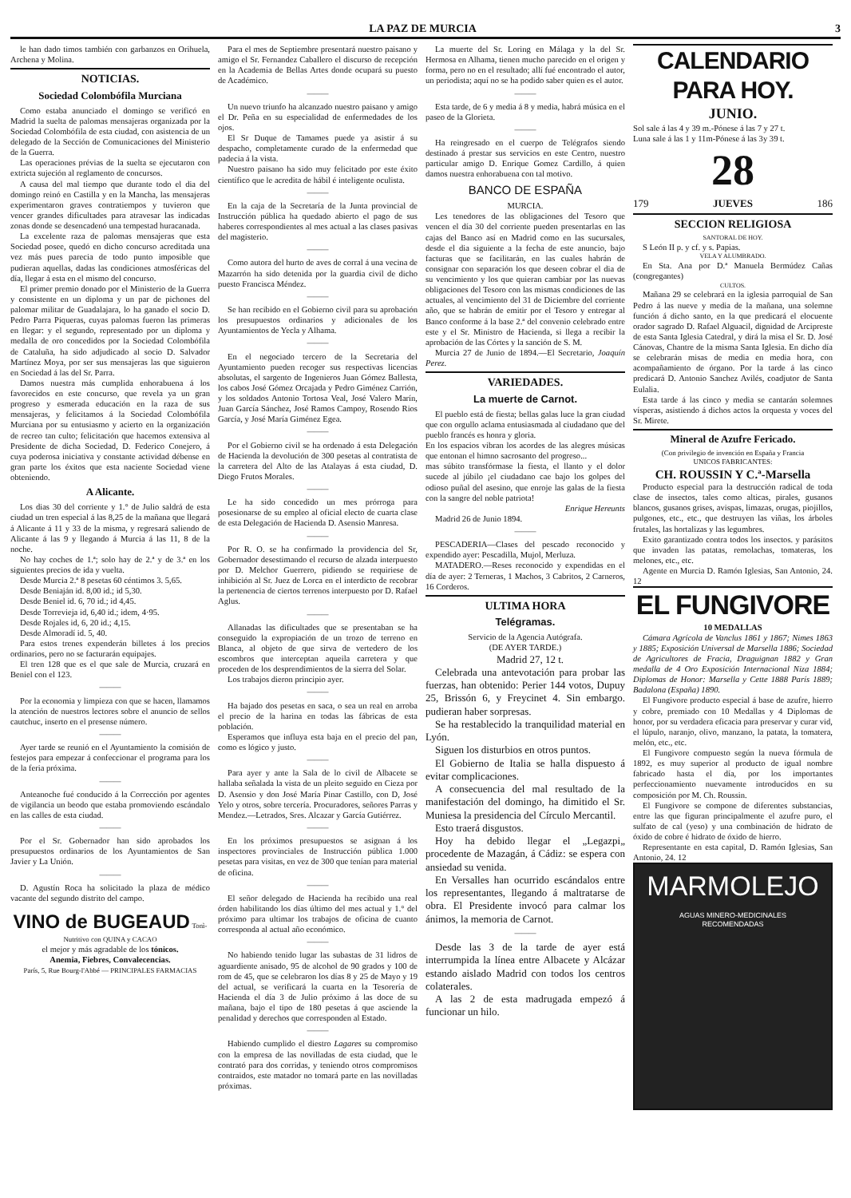LA PAZ DE MURCIA 3
le han dado timos también con garbanzos en Orihuela, Archena y Molina.
NOTICIAS.
Sociedad Colombófila Murciana
Como estaba anunciado el domingo se verificó en Madrid la suelta de palomas mensajeras organizada por la Sociedad Colombófila de esta ciudad, con asistencia de un delegado de la Sección de Comunicaciones del Ministerio de la Guerra.
Las operaciones prévias de la suelta se ejecutaron con extricta sujeción al reglamento de concursos.
A causa del mal tiempo que durante todo el dia del domingo reinó en Castilla y en la Mancha, las mensajeras experimentaron graves contratiempos y tuvieron que vencer grandes dificultades para atravesar las indicadas zonas donde se desencadenó una tempestad huracanada.
La excelente raza de palomas mensajeras que esta Sociedad posee, quedó en dicho concurso acreditada una vez más pues parecia de todo punto imposible que pudieran aquellas, dadas las condiciones atmosféricas del día, llegar á esta en el mismo del concurso.
El primer premio donado por el Ministerio de la Guerra y consistente en un diploma y un par de pichones del palomar militar de Guadalajara, lo ha ganado el socio D. Pedro Parra Piqueras, cuyas palomas fueron las primeras en llegar: y el segundo, representado por un diploma y medalla de oro concedidos por la Sociedad Colombófila de Cataluña, ha sido adjudicado al socio D. Salvador Martínez Moya, por ser sus mensajeras las que siguieron en Sociedad á las del Sr. Parra.
Damos nuestra más cumplida enhorabuena á los favorecidos en este concurso, que revela ya un gran progreso y esmerada educación en la raza de sus mensajeras, y felicitamos á la Sociedad Colombófila Murciana por su entusiasmo y acierto en la organización de recreo tan culto; felicitación que hacemos extensiva al Presidente de dicha Sociedad, D. Federico Conejero, á cuya poderosa iniciativa y constante actividad débense en gran parte los éxitos que esta naciente Sociedad viene obteniendo.
A Alicante.
Los dias 30 del corriente y 1.° de Julio saldrá de esta ciudad un tren especial á las 8,25 de la mañana que llegará á Alicante á 11 y 33 de la misma, y regresará saliendo de Alicante á las 9 y llegando á Murcia á las 11, 8 de la noche.
No hay coches de 1.ª; solo hay de 2.ª y de 3.ª en los siguientes precios de ida y vuelta.
Desde Murcia 2.ª 8 pesetas 60 céntimos 3. 5,65.
Desde Beniaján id. 8,00 id.; id 5,30.
Desde Beniel id. 6, 70 id.; id 4,45.
Desde Torrevieja id, 6,40 id.; idem, 4·95.
Desde Rojales id, 6, 20 id.; 4,15.
Desde Almoradí id. 5, 40.
Para estos trenes expenderán billetes á los precios ordinarios, pero no se facturarán equipajes.
El tren 128 que es el que sale de Murcia, cruzará en Beniel con el 123.
———
Por la economia y limpieza con que se hacen, llamamos la atención de nuestros lectores sobre el anuncio de sellos cautchuc, inserto en el presense número.
———
Ayer tarde se reunió en el Ayuntamiento la comisión de festejos para empezar á confeccionar el programa para los de la feria próxima.
———
Anteanoche fué conducido á la Corrección por agentes de vigilancia un beodo que estaba promoviendo escándalo en las calles de esta ciudad.
———
Por el Sr. Gobernador han sido aprobados los presupuestos ordinarios de los Ayuntamientos de San Javier y La Unión.
———
D. Agustín Roca ha solicitado la plaza de médico vacante del segundo distrito del campo.
VINO de BUGEAUD Tonì-Nutritivo con QUINA y CACAO
el mejor y más agradable de los tónicos.
Anemia, Fiebres, Convalecencias.
París, 5, Rue Bourg-l'Abbé — PRINCIPALES FARMACIAS
Para el mes de Septiembre presentará nuestro paisano y amigo el Sr. Fernandez Caballero el discurso de recepción en la Academia de Bellas Artes donde ocupará su puesto de Académico.
———
Un nuevo triunfo ha alcanzado nuestro paisano y amigo el Dr. Peña en su especialidad de enfermedades de los ojos.
El Sr Duque de Tamames puede ya asistir á su despacho, completamente curado de la enfermedad que padecia á la vista.
Nuestro paisano ha sido muy felicitado por este éxito científico que le acredita de hábil é inteligente oculista.
———
En la caja de la Secretaría de la Junta provincial de Instrucción pública ha quedado abierto el pago de sus haberes correspondientes al mes actual a las clases pasivas del magisterio.
———
Como autora del hurto de aves de corral á una vecina de Mazarrón ha sido detenida por la guardia civil de dicho puesto Francisca Méndez.
———
Se han recibido en el Gobierno civil para su aprobación los presupuestos ordinarios y adicionales de los Ayuntamientos de Yecla y Alhama.
———
En el negociado tercero de la Secretaria del Ayuntamiento pueden recoger sus respectivas licencias absolutas, el sargento de Ingenieros Juan Gómez Ballesta, los cabos José Gómez Orcajada y Pedro Giménez Carrión, y los soldados Antonio Tortosa Veal, José Valero Marín, Juan García Sánchez, José Ramos Campoy, Rosendo Rios García, y José María Giménez Egea.
———
Por el Gobierno civil se ha ordenado á esta Delegación de Hacienda la devolución de 300 pesetas al contratista de la carretera del Alto de las Atalayas á esta ciudad, D. Diego Frutos Morales.
———
Le ha sido concedido un mes prórroga para posesionarse de su empleo al oficial electo de cuarta clase de esta Delegación de Hacienda D. Asensio Manresa.
———
Por R. O. se ha confirmado la providencia del Sr, Gobernador desestimando el recurso de alzada interpuesto por D. Melchor Guerrero, pidiendo se requiriese de inhibición al Sr. Juez de Lorca en el interdicto de recobrar la pertenencia de ciertos terrenos interpuesto por D. Rafael Aglus.
———
Allanadas las dificultades que se presentaban se ha conseguido la expropiación de un trozo de terreno en Blanca, al objeto de que sirva de vertedero de los escombros que interceptan aqueila carretera y que proceden de los desprendimientos de la sierra del Solar.
Los trabajos dieron principio ayer.
———
Ha bajado dos pesetas en saca, o sea un real en arroba el precio de la harina en todas las fábricas de esta población.
Esperamos que influya esta baja en el precio del pan, como es lógico y justo.
———
Para ayer y ante la Sala de lo civil de Albacete se hallaba señalada la vista de un pleito seguido en Cieza por D. Asensio y don José María Pinar Castillo, con D, José Yelo y otros, sobre tercería. Procuradores, señores Parras y Mendez.—Letrados, Sres. Alcazar y García Gutiérrez.
———
En los próximos presupuestos se asignan á los inspectores provinciales de Instrucción pública 1.000 pesetas para visitas, en vez de 300 que tenían para material de oficina.
———
El señor delegado de Hacienda ha recibido una real órden habilitando los días último del mes actual y 1.° del próximo para ultimar los trabajos de oficina de cuanto corresponda al actual año económico.
———
No habiendo tenido lugar las subastas de 31 lidros de aguardiente anisado, 95 de alcohol de 90 grados y 100 de rom de 45, que se celebraron los días 8 y 25 de Mayo y 19 del actual, se verificará la cuarta en la Tesorería de Hacienda el día 3 de Julio próximo á las doce de su mañana, bajo el tipo de 180 pesetas á que asciende la penalidad y derechos que corresponden al Estado.
———
Habiendo cumplido el diestro Lagares su compromiso con la empresa de las novilladas de esta ciudad, que le contrató para dos corridas, y teniendo otros compromisos contraidos, este matador no tomará parte en las novilladas próximas.
La muerte del Sr. Loring en Málaga y la del Sr. Hermosa en Alhama, tienen mucho parecido en el origen y forma, pero no en el resultado; allí fué encontrado el autor, un periodista; aquí no se ha podido saber quien es el autor.
———
Esta tarde, de 6 y media á 8 y media, habrá música en el paseo de la Glorieta.
———
Ha reingresado en el cuerpo de Telégrafos siendo destinado á prestar sus servicios en este Centro, nuestro particular amigo D. Enrique Gomez Cardillo, á quien damos nuestra enhorabuena con tal motivo.
BANCO DE ESPAÑA
MURCIA.
Les tenedores de las obligaciones del Tesoro que vencen el día 30 del corriente pueden presentarlas en las cajas del Banco así en Madrid como en las sucursales, desde el dia siguiente a la fecha de este anuncio, bajo facturas que se facilitarán, en las cuales habrán de consignar con separación los que deseen cobrar el dia de su vencimiento y los que quieran cambiar por las nuevas obligaciones del Tesoro con las mismas condiciones de las actuales, al vencimiento del 31 de Diciembre del corriente año, que se habrán de emitir por el Tesoro y entregar al Banco conforme á la base 2.ª del convenio celebrado entre este y el Sr. Ministro de Hacienda, si llega a recibir la aprobación de las Córtes y la sanción de S. M.
Murcia 27 de Junio de 1894.—El Secretario, Joaquín Perez.
VARIEDADES.
La muerte de Carnot.
El pueblo está de fiesta; bellas galas luce la gran ciudad que con orgullo aclama entusiasmada al ciudadano que del pueblo francés es honra y gloria.
En los espacios vibran los acordes de las alegres músicas que entonan el himno sacrosanto del progreso...
mas súbito transfórmase la fiesta, el llanto y el dolor sucede al júbilo ¡el ciudadano cae bajo los golpes del odioso puñal del asesino, que enroje las galas de la fiesta con la sangre del noble patriota!
Enrique Hereunts
Madrid 26 de Junio 1894.
———
PESCADERIA—Clases del pescado reconocido y expendido ayer: Pescadilla, Mujol, Merluza.
MATADERO.—Reses reconocido y expendidas en el día de ayer: 2 Terneras, 1 Machos, 3 Cabritos, 2 Carneros, 16 Corderos.
ULTIMA HORA
Telégramas.
Servicio de la Agencia Autógrafa.
(DE AYER TARDE.)
Madrid 27, 12 t.
Celebrada una antevotación para probar las fuerzas, han obtenido: Perier 144 votos, Dupuy 25, Brissón 6, y Freycinet 4. Sin embargo. pudieran haber sorpresas.
Se ha restablecido la tranquilidad material en Lyón.
Siguen los disturbios en otros puntos.
El Gobierno de Italia se halla dispuesto á evitar complicaciones.
A consecuencia del mal resultado de la manifestación del domingo, ha dimitido el Sr. Muniesa la presidencia del Círculo Mercantil.
Esto traerá disgustos.
Hoy ha debido llegar el „Legazpi„ procedente de Mazagán, á Cádiz: se espera con ansiedad su venida.
En Versalles han ocurrido escándalos entre los representantes, llegando á maltratarse de obra. El Presidente invocó para calmar los ánimos, la memoria de Carnot.
———
Desde las 3 de la tarde de ayer está interrumpida la línea entre Albacete y Alcázar estando aislado Madrid con todos los centros colaterales.
A las 2 de esta madrugada empezó á funcionar un hilo.
CALENDARIO PARA HOY.
JUNIO.
Sol sale á las 4 y 39 m.-Pónese á las 7 y 27 t.
Luna sale á las 1 y 11m-Pónese á las 3y 39 t.
28
179 JUEVES 186
SECCION RELIGIOSA
SANTORAL DE HOY.
S León II p. y cf. y s. Papias.
VELA Y ALUMBRADO.
En Sta. Ana por D.ª Manuela Bermúdez Cañas (congregantes)
CULTOS.
Mañana 29 se celebrará en la iglesia parroquial de San Pedro á las nueve y media de la mañana, una solemne función á dicho santo, en la que predicará el elocuente orador sagrado D. Rafael Alguacil, dignidad de Arcipreste de esta Santa Iglesia Catedral, y dirá la misa el Sr. D. José Cánovas, Chantre de la misma Santa Iglesia. En dicho día se celebrarán misas de media en media hora, con acompañamiento de órgano. Por la tarde á las cinco predicará D. Antonio Sanchez Avilés, coadjutor de Santa Eulalia.
Esta tarde á las cinco y media se cantarán solemnes vísperas, asistiendo á dichos actos la orquesta y voces del Sr. Mirete.
Mineral de Azufre Fericado.
(Con privilegio de invención en España y Francia
UNICOS FABRICANTES:
CH. ROUSSIN Y C.ª-Marsella
Producto especial para la destrucción radical de toda clase de insectos, tales como alticas, pirales, gusanos blancos, gusanos grises, avispas, limazas, orugas, piojillos, pulgones, etc., etc., que destruyen las viñas, los árboles frutales, las hortalizas y las legumbres.
Exito garantizado contra todos los insectos. y parásitos que invaden las patatas, remolachas, tomateras, los melones, etc., etc.
Agente en Murcia D. Ramón Iglesias, San Antonio, 24. 12
EL FUNGIVORE
10 MEDALLAS
Cámara Agrícola de Vanclus 1861 y 1867; Nimes 1863 y 1885; Exposición Universal de Marsella 1886; Sociedad de Agricultores de Fracia, Draguignan 1882 y Gran medalla de 4 Oro Exposición Internacional Niza 1884; Diplomas de Honor: Marsella y Cette 1888 París 1889; Badalona (España) 1890.
El Fungivore producto especial á base de azufre, hierro y cobre, premiado con 10 Medallas y 4 Diplomas de honor, por su verdadera eficacia para preservar y curar vid, el lúpulo, naranjo, olivo, manzano, la patata, la tomatera, melón, etc., etc.
El Fungivore compuesto según la nueva fórmula de 1892, es muy superior al producto de igual nombre fabricado hasta el día, por los importantes perfeccionamiento nuevamente introducidos en su composición por M. Ch. Roussin.
El Fungivore se compone de diferentes substancias, entre las que figuran principalmente el azufre puro, el sulfato de cal (yeso) y una combinación de hidrato de óxido de cobre é hidrato de óxido de hierro.
Representante en esta capital, D. Ramón Iglesias, San Antonio, 24. 12
MARMOLEJO
AGUAS MINERO-MEDICINALES
RECOMENDADAS